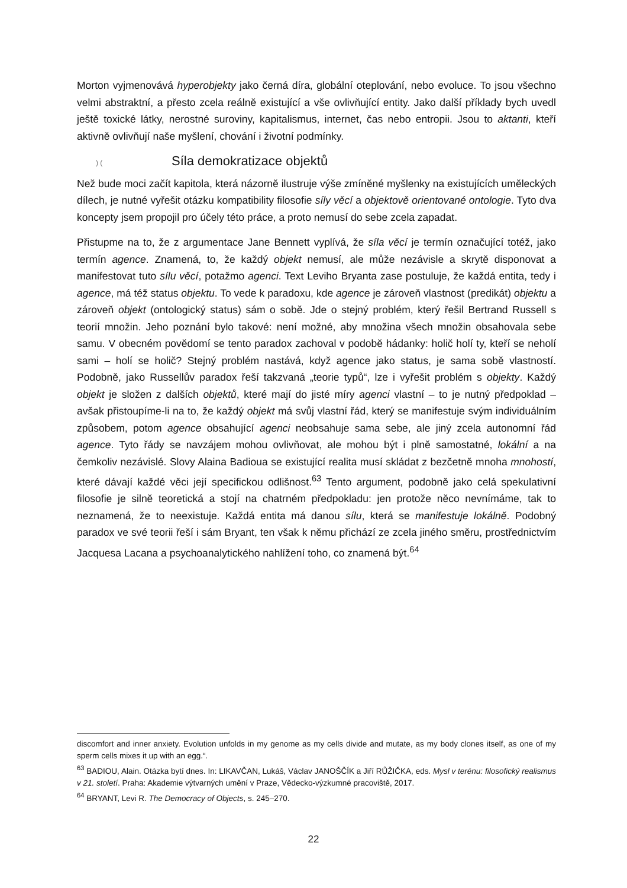Morton vyjmenovává hyperobjekty jako černá díra, globální oteplování, nebo evoluce. To jsou všechno velmi abstraktní, a přesto zcela reálně existující a vše ovlivňující entity. Jako další příklady bych uvedl ještě toxické látky, nerostné suroviny, kapitalismus, internet, čas nebo entropii. Jsou to aktanti, kteří aktivně ovlivňují naše myšlení, chování i životní podmínky.
) (Síla demokratizace objektů
Než bude moci začít kapitola, která názorně ilustruje výše zmíněné myšlenky na existujících uměleckých dílech, je nutné vyřešit otázku kompatibility filosofie síly věcí a objektově orientované ontologie. Tyto dva koncepty jsem propojil pro účely této práce, a proto nemusí do sebe zcela zapadat.
Přistupme na to, že z argumentace Jane Bennett vyplívá, že síla věcí je termín označující totéž, jako termín agence. Znamená, to, že každý objekt nemusí, ale může nezávisle a skrytě disponovat a manifestovat tuto sílu věcí, potažmo agenci. Text Leviho Bryanta zase postuluje, že každá entita, tedy i agence, má též status objektu. To vede k paradoxu, kde agence je zároveň vlastnost (predikát) objektu a zároveň objekt (ontologický status) sám o sobě. Jde o stejný problém, který řešil Bertrand Russell s teorií množin. Jeho poznání bylo takové: není možné, aby množina všech množin obsahovala sebe samu. V obecném povědomí se tento paradox zachoval v podobě hádanky: holič holí ty, kteří se neholí sami – holí se holič? Stejný problém nastává, když agence jako status, je sama sobě vlastností. Podobně, jako Russellův paradox řeší takzvaná „teorie typů“, lze i vyřešit problém s objekty. Každý objekt je složen z dalších objektů, které mají do jisté míry agenci vlastní – to je nutný předpoklad – avšak přistoupíme-li na to, že každý objekt má svůj vlastní řád, který se manifestuje svým individuálním způsobem, potom agence obsahující agenci neobsahuje sama sebe, ale jiný zcela autonomní řád agence. Tyto řády se navzájem mohou ovlivňovat, ale mohou být i plně samostatné, lokální a na čemkoliv nezávislé. Slovy Alaina Badioua se existující realita musí skládat z bezčetně mnoha mnohostí, které dávají každé věci její specifickou odlišnost.<sup>63</sup> Tento argument, podobně jako celá spekulativní filosofie je silně teoretická a stojí na chatrném předpokladu: jen protože něco nevnímáme, tak to neznamená, že to neexistuje. Každá entita má danou sílu, která se manifestuje lokálně. Podobný paradox ve své teorii řeší i sám Bryant, ten však k němu přichází ze zcela jiného směru, prostřednictvím Jacquesa Lacana a psychoanalytického nahlížení toho, co znamená být.<sup>64</sup>
discomfort and inner anxiety. Evolution unfolds in my genome as my cells divide and mutate, as my body clones itself, as one of my sperm cells mixes it up with an egg.“.
<sup>63</sup> BADIOU, Alain. Otázka bytí dnes. In: LIKAVČAN, Lukáš, Václav JANOŠČÍK a Jiří RŮŽIČKA, eds. Mysl v terénu: filosofický realismus v 21. století. Praha: Akademie výtvarných umění v Praze, Vědecko-výzkumné pracoviště, 2017.
<sup>64</sup> BRYANT, Levi R. The Democracy of Objects, s. 245–270.
22